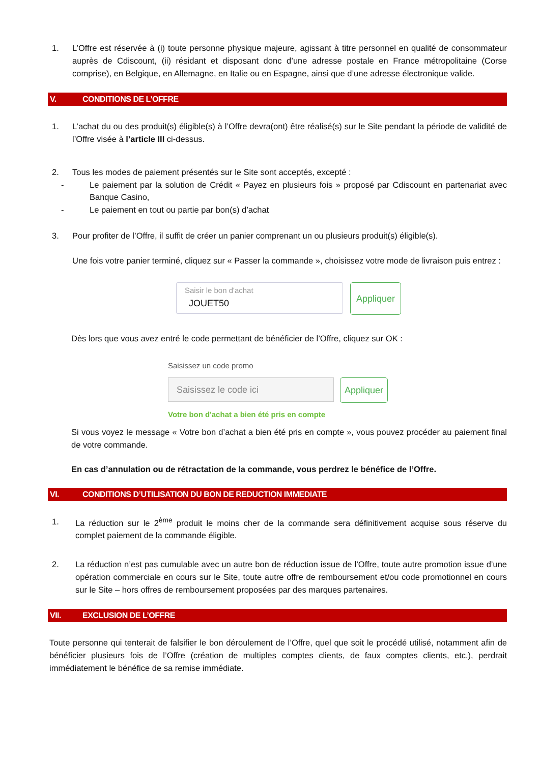1. L’Offre est réservée à (i) toute personne physique majeure, agissant à titre personnel en qualité de consommateur auprès de Cdiscount, (ii) résidant et disposant donc d’une adresse postale en France métropolitaine (Corse comprise), en Belgique, en Allemagne, en Italie ou en Espagne, ainsi que d’une adresse électronique valide.
V. CONDITIONS DE L’OFFRE
1. L’achat du ou des produit(s) éligible(s) à l’Offre devra(ont) être réalisé(s) sur le Site pendant la période de validité de l’Offre visée à l’article III ci-dessus.
2. Tous les modes de paiement présentés sur le Site sont acceptés, excepté :
- Le paiement par la solution de Crédit « Payez en plusieurs fois » proposé par Cdiscount en partenariat avec Banque Casino,
- Le paiement en tout ou partie par bon(s) d’achat
3. Pour profiter de l’Offre, il suffit de créer un panier comprenant un ou plusieurs produit(s) éligible(s).
Une fois votre panier terminé, cliquez sur « Passer la commande », choisissez votre mode de livraison puis entrez :
Saisir le bon d'achat
JOUET50
Appliquer
Dès lors que vous avez entré le code permettant de bénéficier de l’Offre, cliquez sur OK :
Saisissez un code promo
Saisissez le code ici
Appliquer
Votre bon d'achat a bien été pris en compte
Si vous voyez le message « Votre bon d’achat a bien été pris en compte », vous pouvez procéder au paiement final de votre commande.
En cas d’annulation ou de rétractation de la commande, vous perdrez le bénéfice de l’Offre.
VI. CONDITIONS D’UTILISATION DU BON DE REDUCTION IMMEDIATE
1. La réduction sur le 2<sup>ème</sup> produit le moins cher de la commande sera définitivement acquise sous réserve du complet paiement de la commande éligible.
2. La réduction n’est pas cumulable avec un autre bon de réduction issue de l’Offre, toute autre promotion issue d’une opération commerciale en cours sur le Site, toute autre offre de remboursement et/ou code promotionnel en cours sur le Site – hors offres de remboursement proposées par des marques partenaires.
VII. EXCLUSION DE L’OFFRE
Toute personne qui tenterait de falsifier le bon déroulement de l’Offre, quel que soit le procédé utilisé, notamment afin de bénéficier plusieurs fois de l’Offre (création de multiples comptes clients, de faux comptes clients, etc.), perdrait immédiatement le bénéfice de sa remise immédiate.